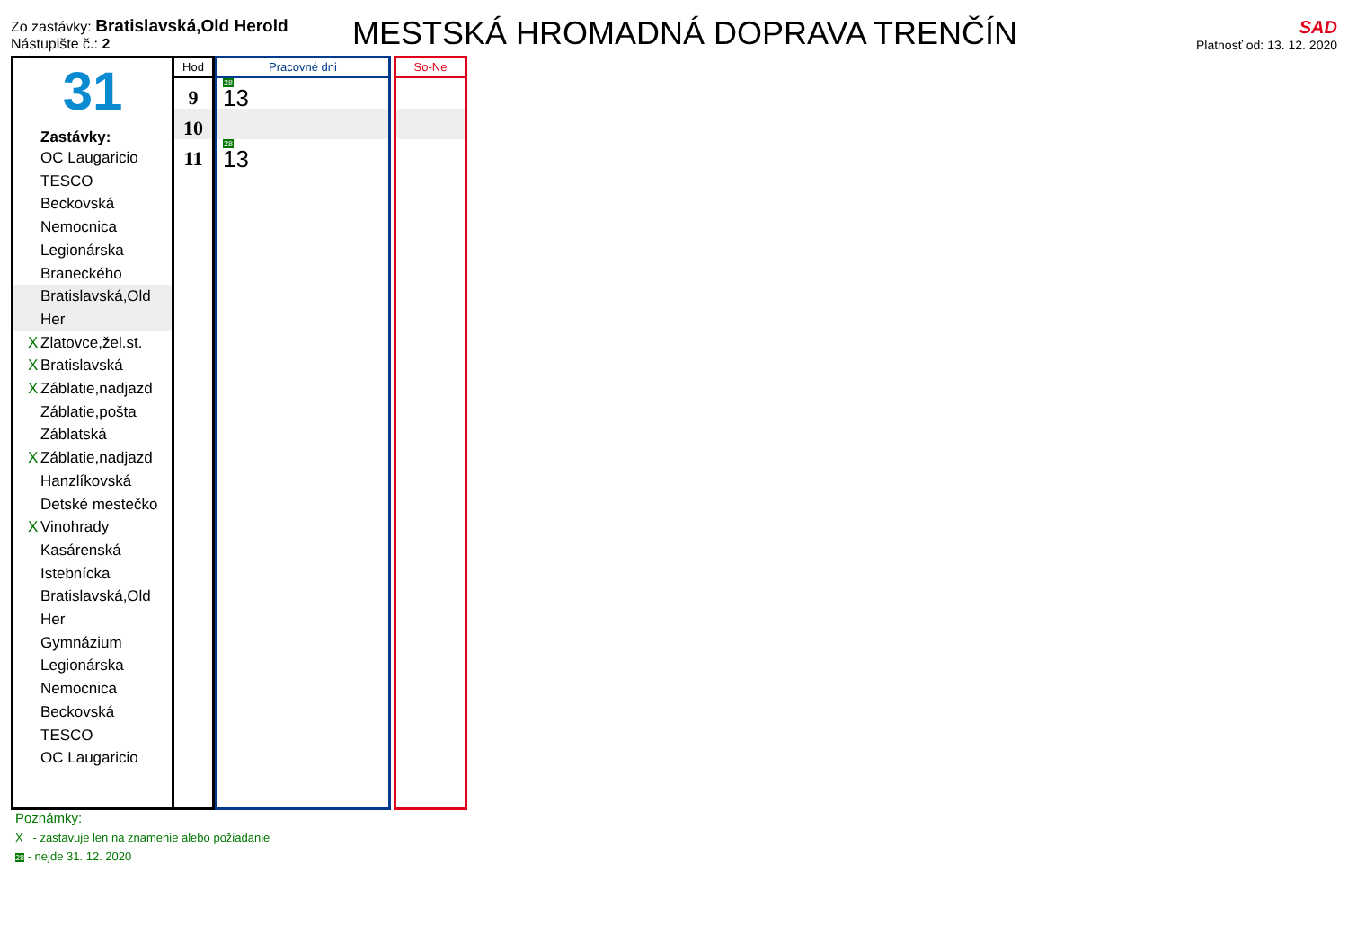Zo zastávky: Bratislavská,Old Herold
Nástupište č.: 2
MESTSKÁ HROMADNÁ DOPRAVA TRENČÍN
SAD
Platnosť od: 13. 12. 2020
31
Zastávky:
OC Laugaricio
TESCO
Beckovská
Nemocnica
Legionárska
Braneckého
Bratislavská,Old Her
X Zlatovce,žel.st.
X Bratislavská
X Záblatie,nadjazd
Záblatie,pošta
Záblatská
X Záblatie,nadjazd
Hanzlíkovská
Detské mestečko
X Vinohrady
Kasárenská
Istebnícka
Bratislavská,Old Her
Gymnázium
Legionárska
Nemocnica
Beckovská
TESCO
OC Laugaricio
Hod
9
10
11
Pracovné dni
28 13
28 13
So-Ne
Poznámky:
X - zastavuje len na znamenie alebo požiadanie
28 - nejde 31. 12. 2020